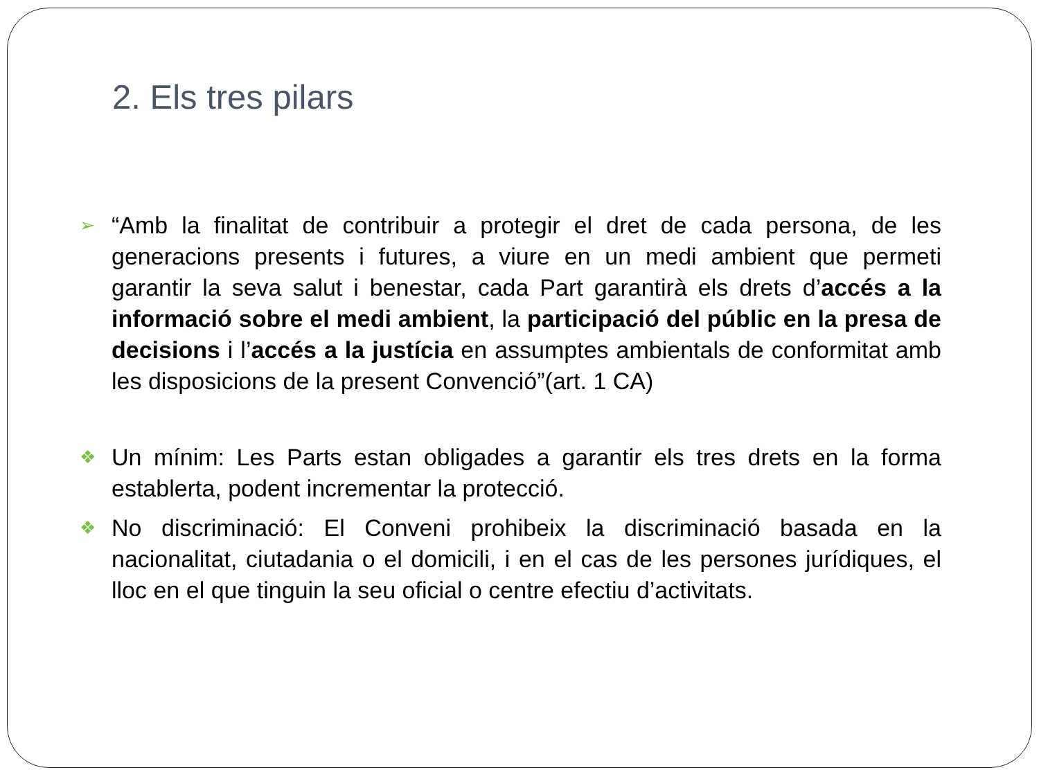2. Els tres pilars
➢ “Amb la finalitat de contribuir a protegir el dret de cada persona, de les generacions presents i futures, a viure en un medi ambient que permeti garantir la seva salut i benestar, cada Part garantirà els drets d’accés a la informació sobre el medi ambient, la participació del públic en la presa de decisions i l’accés a la justícia en assumptes ambientals de conformitat amb les disposicions de la present Convenció”(art. 1 CA)
❖ Un mínim: Les Parts estan obligades a garantir els tres drets en la forma establerta, podent incrementar la protecció.
❖ No discriminació: El Conveni prohibeix la discriminació basada en la nacionalitat, ciutadania o el domicili, i en el cas de les persones jurídiques, el lloc en el que tinguin la seu oficial o centre efectiu d’activitats.